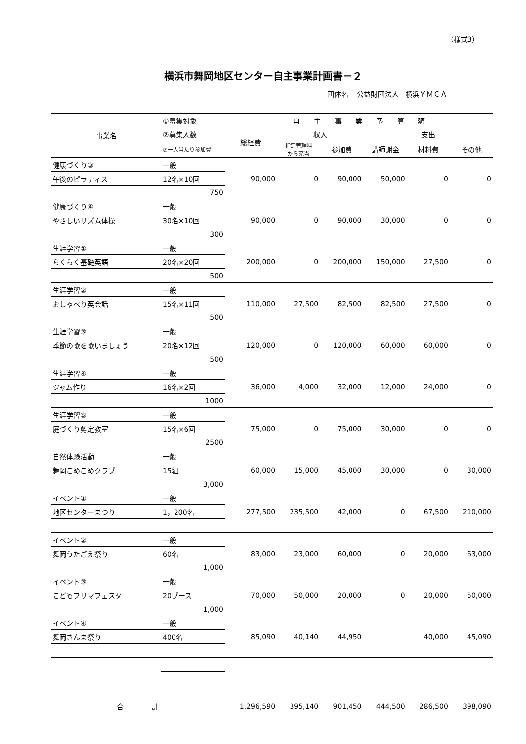（様式3）
横浜市舞岡地区センター自主事業計画書－２
団体名　 公益財団法人　横浜ＹＭＣＡ
| 事業名 | ①募集対象 | 自 主 事 業 予 算 額 | | | | | |
| --- | --- | --- | --- | --- | --- | --- | --- |
| | ②募集人数 | 総経費 | 収入 | | 支出 | | |
| | ③一人当たり参加費 | | 指定管理料 から充当 | 参加費 | 講師謝金 | 材料費 | その他 |
| 健康づくり③ | 一般 | 90,000 | 0 | 90,000 | 50,000 | 0 | 0 |
| 午後のピラティス | 12名×10回 | | | | | | |
| | 750 | | | | | | |
| 健康づくり④ | 一般 | 90,000 | 0 | 90,000 | 30,000 | 0 | 0 |
| やさしいリズム体操 | 30名×10回 | | | | | | |
| | 300 | | | | | | |
| 生涯学習① | 一般 | 200,000 | 0 | 200,000 | 150,000 | 27,500 | 0 |
| らくらく基礎英語 | 20名×20回 | | | | | | |
| | 500 | | | | | | |
| 生涯学習② | 一般 | 110,000 | 27,500 | 82,500 | 82,500 | 27,500 | 0 |
| おしゃべり英会話 | 15名×11回 | | | | | | |
| | 500 | | | | | | |
| 生涯学習③ | 一般 | 120,000 | 0 | 120,000 | 60,000 | 60,000 | 0 |
| 季節の歌を歌いましょう | 20名×12回 | | | | | | |
| | 500 | | | | | | |
| 生涯学習④ | 一般 | 36,000 | 4,000 | 32,000 | 12,000 | 24,000 | 0 |
| ジャム作り | 16名×2回 | | | | | | |
| | 1000 | | | | | | |
| 生涯学習⑤ | 一般 | 75,000 | 0 | 75,000 | 30,000 | 0 | 0 |
| 庭づくり剪定教室 | 15名×6回 | | | | | | |
| | 2500 | | | | | | |
| 自然体験活動 | 一般 | 60,000 | 15,000 | 45,000 | 30,000 | 0 | 30,000 |
| 舞岡こめこめクラブ | 15組 | | | | | | |
| | 3,000 | | | | | | |
| イベント① | 一般 | 277,500 | 235,500 | 42,000 | 0 | 67,500 | 210,000 |
| 地区センターまつり | 1，200名 | | | | | | |
| イベント② | 一般 | 83,000 | 23,000 | 60,000 | 0 | 20,000 | 63,000 |
| 舞岡うたごえ祭り | 60名 | | | | | | |
| | 1,000 | | | | | | |
| イベント③ | 一般 | 70,000 | 50,000 | 20,000 | 0 | 20,000 | 50,000 |
| こどもフリマフェスタ | 20ブース | | | | | | |
| | 1,000 | | | | | | |
| イベント④ | 一般 | 85,090 | 40,140 | 44,950 | | 40,000 | 45,090 |
| 舞岡さんま祭り | 400名 | | | | | | |
| 合 計 | | 1,296,590 | 395,140 | 901,450 | 444,500 | 286,500 | 398,090 |